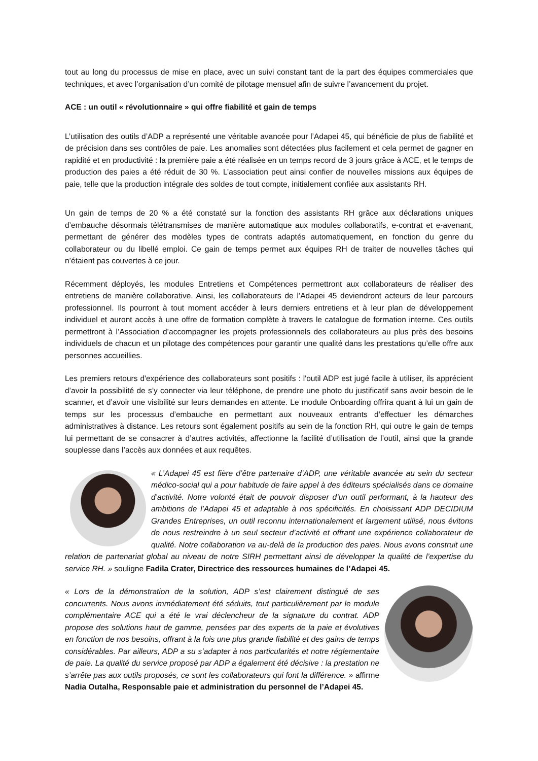tout au long du processus de mise en place, avec un suivi constant tant de la part des équipes commerciales que techniques, et avec l’organisation d’un comité de pilotage mensuel afin de suivre l’avancement du projet.
ACE : un outil « révolutionnaire » qui offre fiabilité et gain de temps
L’utilisation des outils d’ADP a représenté une véritable avancée pour l’Adapei 45, qui bénéficie de plus de fiabilité et de précision dans ses contrôles de paie. Les anomalies sont détectées plus facilement et cela permet de gagner en rapidité et en productivité : la première paie a été réalisée en un temps record de 3 jours grâce à ACE, et le temps de production des paies a été réduit de 30 %. L’association peut ainsi confier de nouvelles missions aux équipes de paie, telle que la production intégrale des soldes de tout compte, initialement confiée aux assistants RH.
Un gain de temps de 20 % a été constaté sur la fonction des assistants RH grâce aux déclarations uniques d’embauche désormais télétransmises de manière automatique aux modules collaboratifs, e-contrat et e-avenant, permettant de générer des modèles types de contrats adaptés automatiquement, en fonction du genre du collaborateur ou du libellé emploi. Ce gain de temps permet aux équipes RH de traiter de nouvelles tâches qui n’étaient pas couvertes à ce jour.
Récemment déployés, les modules Entretiens et Compétences permettront aux collaborateurs de réaliser des entretiens de manière collaborative. Ainsi, les collaborateurs de l’Adapei 45 deviendront acteurs de leur parcours professionnel. Ils pourront à tout moment accéder à leurs derniers entretiens et à leur plan de développement individuel et auront accès à une offre de formation complète à travers le catalogue de formation interne. Ces outils permettront à l’Association d’accompagner les projets professionnels des collaborateurs au plus près des besoins individuels de chacun et un pilotage des compétences pour garantir une qualité dans les prestations qu’elle offre aux personnes accueillies.
Les premiers retours d'expérience des collaborateurs sont positifs : l'outil ADP est jugé facile à utiliser, ils apprécient d’avoir la possibilité de s’y connecter via leur téléphone, de prendre une photo du justificatif sans avoir besoin de le scanner, et d’avoir une visibilité sur leurs demandes en attente. Le module Onboarding offrira quant à lui un gain de temps sur les processus d’embauche en permettant aux nouveaux entrants d’effectuer les démarches administratives à distance. Les retours sont également positifs au sein de la fonction RH, qui outre le gain de temps lui permettant de se consacrer à d’autres activités, affectionne la facilité d’utilisation de l’outil, ainsi que la grande souplesse dans l’accès aux données et aux requêtes.
« L’Adapei 45 est fière d’être partenaire d’ADP, une véritable avancée au sein du secteur médico-social qui a pour habitude de faire appel à des éditeurs spécialisés dans ce domaine d’activité. Notre volonté était de pouvoir disposer d’un outil performant, à la hauteur des ambitions de l’Adapei 45 et adaptable à nos spécificités. En choisissant ADP DECIDIUM Grandes Entreprises, un outil reconnu internationalement et largement utilisé, nous évitons de nous restreindre à un seul secteur d’activité et offrant une expérience collaborateur de qualité. Notre collaboration va au-delà de la production des paies. Nous avons construit une relation de partenariat global au niveau de notre SIRH permettant ainsi de développer la qualité de l’expertise du service RH. » souligne Fadila Crater, Directrice des ressources humaines de l’Adapei 45.
« Lors de la démonstration de la solution, ADP s’est clairement distingué de ses concurrents. Nous avons immédiatement été séduits, tout particulièrement par le module complémentaire ACE qui a été le vrai déclencheur de la signature du contrat. ADP propose des solutions haut de gamme, pensées par des experts de la paie et évolutives en fonction de nos besoins, offrant à la fois une plus grande fiabilité et des gains de temps considérables. Par ailleurs, ADP a su s’adapter à nos particularités et notre réglementaire de paie. La qualité du service proposé par ADP a également été décisive : la prestation ne s’arrête pas aux outils proposés, ce sont les collaborateurs qui font la différence. » affirme Nadia Outalha, Responsable paie et administration du personnel de l’Adapei 45.